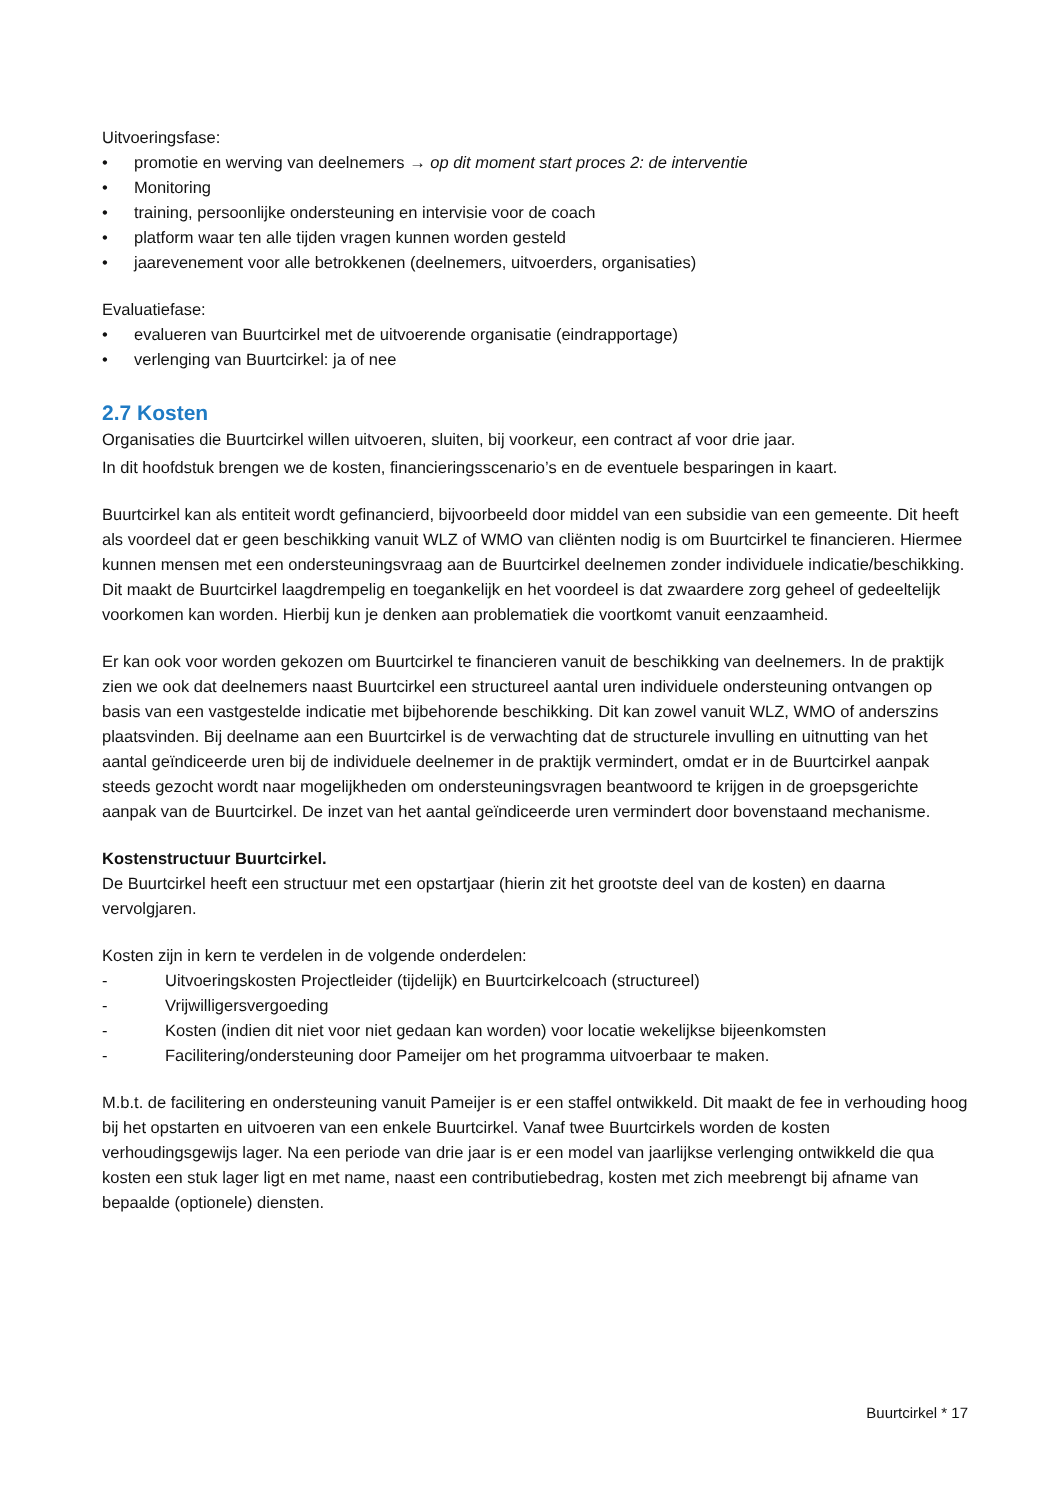Uitvoeringsfase:
• promotie en werving van deelnemers → op dit moment start proces 2: de interventie
• Monitoring
• training, persoonlijke ondersteuning en intervisie voor de coach
• platform waar ten alle tijden vragen kunnen worden gesteld
• jaarevenement voor alle betrokkenen (deelnemers, uitvoerders, organisaties)
Evaluatiefase:
• evalueren van Buurtcirkel met de uitvoerende organisatie (eindrapportage)
• verlenging van Buurtcirkel: ja of nee
2.7 Kosten
Organisaties die Buurtcirkel willen uitvoeren, sluiten, bij voorkeur, een contract af voor drie jaar.
In dit hoofdstuk brengen we de kosten, financieringsscenario’s en de eventuele besparingen in kaart.
Buurtcirkel kan als entiteit wordt gefinancierd, bijvoorbeeld door middel van een subsidie van een gemeente. Dit heeft als voordeel dat er geen beschikking vanuit WLZ of WMO van cliënten nodig is om Buurtcirkel te financieren. Hiermee kunnen mensen met een ondersteuningsvraag aan de Buurtcirkel deelnemen zonder individuele indicatie/beschikking. Dit maakt de Buurtcirkel laagdrempelig en toegankelijk en het voordeel is dat zwaardere zorg geheel of gedeeltelijk voorkomen kan worden. Hierbij kun je denken aan problematiek die voortkomt vanuit eenzaamheid.
Er kan ook voor worden gekozen om Buurtcirkel te financieren vanuit de beschikking van deelnemers. In de praktijk zien we ook dat deelnemers naast Buurtcirkel een structureel aantal uren individuele ondersteuning ontvangen op basis van een vastgestelde indicatie met bijbehorende beschikking. Dit kan zowel vanuit WLZ, WMO of anderszins plaatsvinden. Bij deelname aan een Buurtcirkel is de verwachting dat de structurele invulling en uitnutting van het aantal geïndiceerde uren bij de individuele deelnemer in de praktijk vermindert, omdat er in de Buurtcirkel aanpak steeds gezocht wordt naar mogelijkheden om ondersteuningsvragen beantwoord te krijgen in de groepsgerichte aanpak van de Buurtcirkel. De inzet van het aantal geïndiceerde uren vermindert door bovenstaand mechanisme.
Kostenstructuur Buurtcirkel.
De Buurtcirkel heeft een structuur met een opstartjaar (hierin zit het grootste deel van de kosten) en daarna vervolgjaren.
Kosten zijn in kern te verdelen in de volgende onderdelen:
- Uitvoeringskosten Projectleider (tijdelijk) en Buurtcirkelcoach (structureel)
- Vrijwilligersvergoeding
- Kosten (indien dit niet voor niet gedaan kan worden) voor locatie wekelijkse bijeenkomsten
- Facilitering/ondersteuning door Pameijer om het programma uitvoerbaar te maken.
M.b.t. de facilitering en ondersteuning vanuit Pameijer is er een staffel ontwikkeld. Dit maakt de fee in verhouding hoog bij het opstarten en uitvoeren van een enkele Buurtcirkel. Vanaf twee Buurtcirkels worden de kosten verhoudingsgewijs lager. Na een periode van drie jaar is er een model van jaarlijkse verlenging ontwikkeld die qua kosten een stuk lager ligt en met name, naast een contributiebedrag, kosten met zich meebrengt bij afname van bepaalde (optionele) diensten.
Buurtcirkel * 17